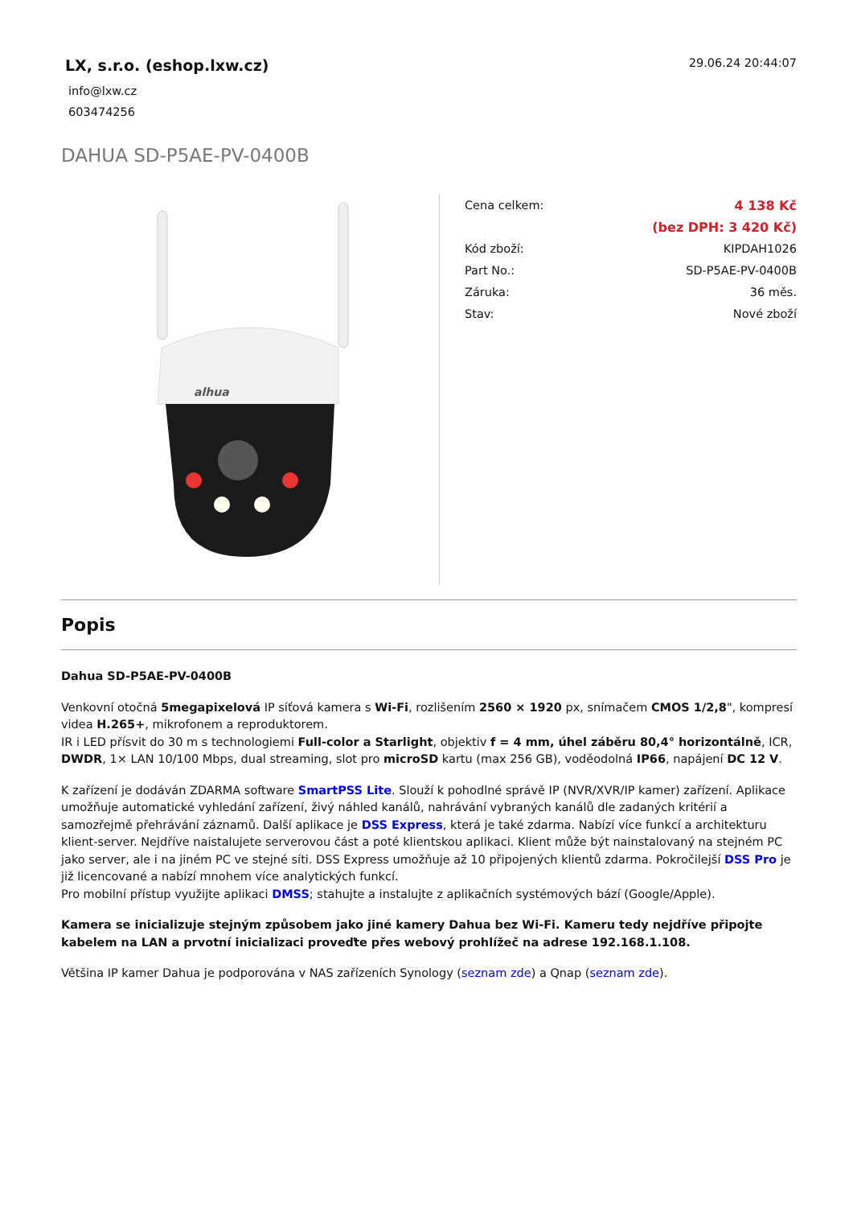LX, s.r.o. (eshop.lxw.cz)
info@lxw.cz
603474256
29.06.24 20:44:07
DAHUA SD-P5AE-PV-0400B
alhua
| Cena celkem: | 4 138 Kč |
| | (bez DPH: 3 420 Kč) |
| Kód zboží: | KIPDAH1026 |
| Part No.: | SD-P5AE-PV-0400B |
| Záruka: | 36 měs. |
| Stav: | Nové zboží |
Popis
Dahua SD-P5AE-PV-0400B
Venkovní otočná 5megapixelová IP síťová kamera s Wi-Fi, rozlišením 2560 × 1920 px, snímačem CMOS 1/2,8", kompresí videa H.265+, mikrofonem a reproduktorem.
IR i LED přísvit do 30 m s technologiemi Full-color a Starlight, objektiv f = 4 mm, úhel záběru 80,4° horizontálně, ICR, DWDR, 1× LAN 10/100 Mbps, dual streaming, slot pro microSD kartu (max 256 GB), voděodolná IP66, napájení DC 12 V.
K zařízení je dodáván ZDARMA software SmartPSS Lite. Slouží k pohodlné správě IP (NVR/XVR/IP kamer) zařízení. Aplikace umožňuje automatické vyhledání zařízení, živý náhled kanálů, nahrávání vybraných kanálů dle zadaných kritérií a samozřejmě přehrávání záznamů. Další aplikace je DSS Express, která je také zdarma. Nabízí více funkcí a architekturu klient-server. Nejdříve naistalujete serverovou část a poté klientskou aplikaci. Klient může být nainstalovaný na stejném PC jako server, ale i na jiném PC ve stejné síti. DSS Express umožňuje až 10 připojených klientů zdarma. Pokročilejší DSS Pro je již licencované a nabízí mnohem více analytických funkcí.
Pro mobilní přístup využijte aplikaci DMSS; stahujte a instalujte z aplikačních systémových bází (Google/Apple).
Kamera se inicializuje stejným způsobem jako jiné kamery Dahua bez Wi-Fi. Kameru tedy nejdříve připojte kabelem na LAN a prvotní inicializaci proveďte přes webový prohlížeč na adrese 192.168.1.108.
Většina IP kamer Dahua je podporována v NAS zařízeních Synology (seznam zde) a Qnap (seznam zde).